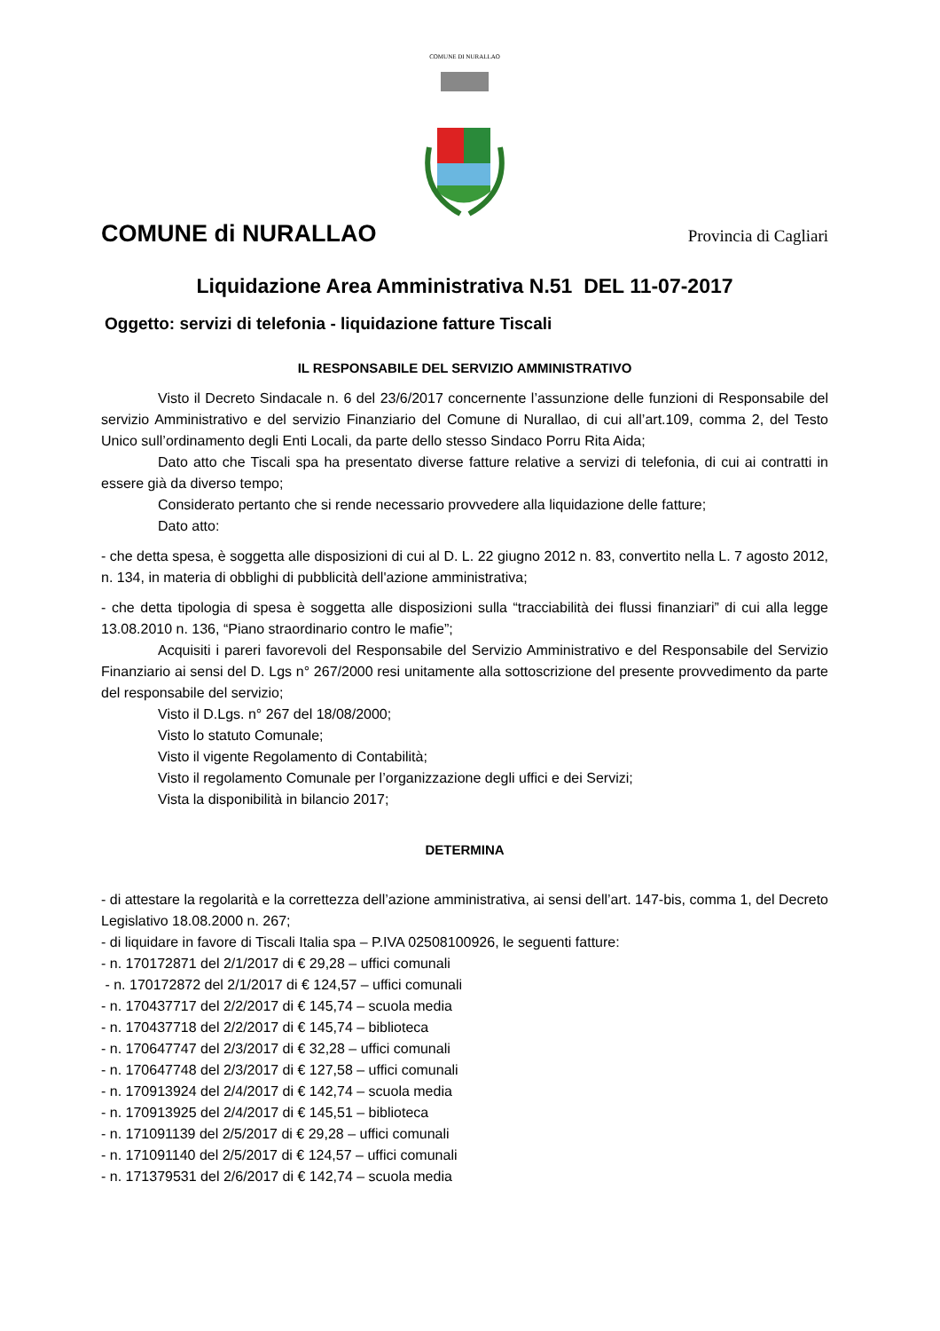COMUNE DI NURALLAO
COMUNE di NURALLAO Provincia di Cagliari
Liquidazione Area Amministrativa N.51 DEL 11-07-2017
Oggetto: servizi di telefonia - liquidazione fatture Tiscali
IL RESPONSABILE DEL SERVIZIO AMMINISTRATIVO
Visto il Decreto Sindacale n. 6 del 23/6/2017 concernente l’assunzione delle funzioni di Responsabile del servizio Amministrativo e del servizio Finanziario del Comune di Nurallao, di cui all’art.109, comma 2, del Testo Unico sull’ordinamento degli Enti Locali, da parte dello stesso Sindaco Porru Rita Aida;
Dato atto che Tiscali spa ha presentato diverse fatture relative a servizi di telefonia, di cui ai contratti in essere già da diverso tempo;
Considerato pertanto che si rende necessario provvedere alla liquidazione delle fatture;
Dato atto:
- che detta spesa, è soggetta alle disposizioni di cui al D. L. 22 giugno 2012 n. 83, convertito nella L. 7 agosto 2012, n. 134, in materia di obblighi di pubblicità dell'azione amministrativa;
- che detta tipologia di spesa è soggetta alle disposizioni sulla “tracciabilità dei flussi finanziari” di cui alla legge 13.08.2010 n. 136, “Piano straordinario contro le mafie”;
Acquisiti i pareri favorevoli del Responsabile del Servizio Amministrativo e del Responsabile del Servizio Finanziario ai sensi del D. Lgs n° 267/2000 resi unitamente alla sottoscrizione del presente provvedimento da parte del responsabile del servizio;
Visto il D.Lgs. n° 267 del 18/08/2000;
Visto lo statuto Comunale;
Visto il vigente Regolamento di Contabilità;
Visto il regolamento Comunale per l’organizzazione degli uffici e dei Servizi;
Vista la disponibilità in bilancio 2017;
DETERMINA
- di attestare la regolarità e la correttezza dell’azione amministrativa, ai sensi dell’art. 147-bis, comma 1, del Decreto Legislativo 18.08.2000 n. 267;
- di liquidare in favore di Tiscali Italia spa – P.IVA 02508100926, le seguenti fatture:
- n. 170172871 del 2/1/2017 di € 29,28 – uffici comunali
- n. 170172872 del 2/1/2017 di € 124,57 – uffici comunali
- n. 170437717 del 2/2/2017 di € 145,74 – scuola media
- n. 170437718 del 2/2/2017 di € 145,74 – biblioteca
- n. 170647747 del 2/3/2017 di € 32,28 – uffici comunali
- n. 170647748 del 2/3/2017 di € 127,58 – uffici comunali
- n. 170913924 del 2/4/2017 di € 142,74 – scuola media
- n. 170913925 del 2/4/2017 di € 145,51 – biblioteca
- n. 171091139 del 2/5/2017 di € 29,28 – uffici comunali
- n. 171091140 del 2/5/2017 di € 124,57 – uffici comunali
- n. 171379531 del 2/6/2017 di € 142,74 – scuola media